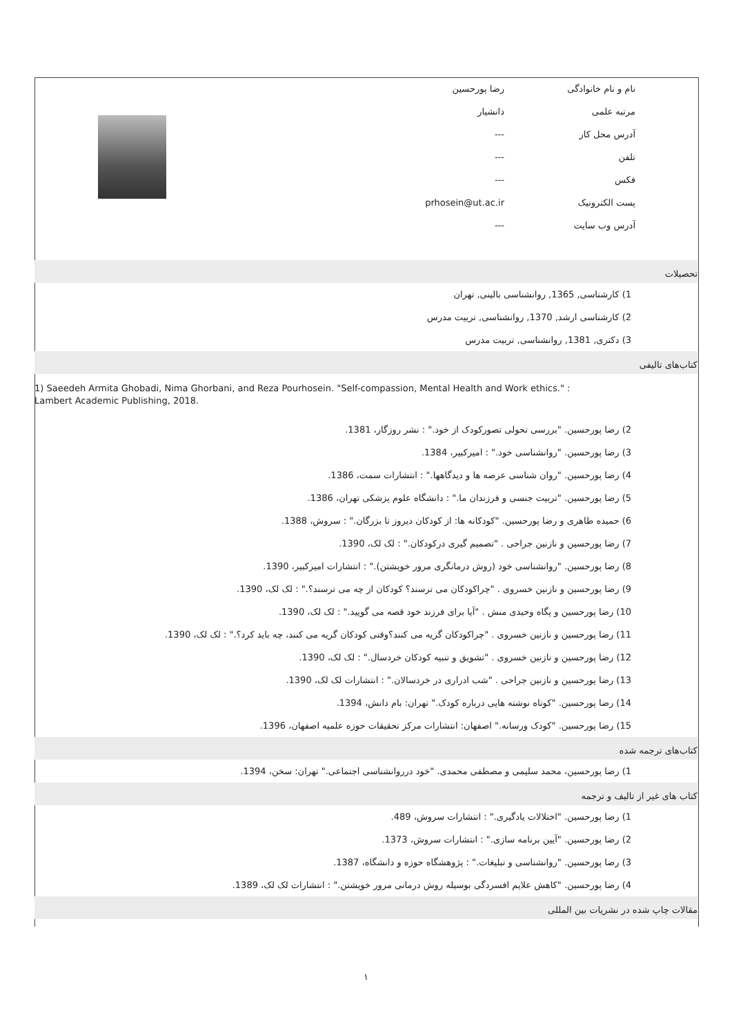| نام و نام خانوادگی | رضا پورحسین | |
| مرتبه علمی | دانشیار | |
| آدرس محل کار | --- | |
| تلفن | --- | |
| فکس | --- | |
| پست الکترونیک | prhosein@ut.ac.ir | |
| آدرس وب سایت | --- | |
تحصیلات
1) کارشناسی, 1365, روانشناسی بالینی, تهران
2) کارشناسی ارشد, 1370, روانشناسی, تربیت مدرس
3) دکتری, 1381, روانشناسی, تربیت مدرس
کتاب‌های تالیفی
1) Saeedeh Armita Ghobadi, Nima Ghorbani, and Reza Pourhosein. "Self-compassion, Mental Health and Work ethics." : Lambert Academic Publishing, 2018.
2) رضا پورحسین. "بررسی تحولی تصورکودک از خود." : نشر روزگار، 1381.
3) رضا پورحسین. "روانشناسی خود." : امیرکبیر، 1384.
4) رضا پورحسین. "روان شناسی عرصه ها و دیدگاهها." : انتشارات سمت، 1386.
5) رضا پورحسین. "تربیت جنسی و فرزندان ما." : دانشگاه علوم پزشکی تهران، 1386.
6) حمیده طاهری و رضا پورحسین. "کودکانه ها: از کودکان دیروز تا بزرگان." : سروش، 1388.
7) رضا پورحسین و نازنین جراحی . "تصمیم گیری درکودکان." : لک لک، 1390.
8) رضا پورحسین. "روانشناسی خود (روش درمانگری مرور خویشتن)." : انتشارات امیرکبیر، 1390.
9) رضا پورحسین و نازنین خسروی . "چراکودکان می ترسند؟ کودکان از چه می ترسند؟." : لک لک، 1390.
10) رضا پورحسین و پگاه وحیدی منش . "آیا برای فرزند خود قصه می گویید." : لک لک، 1390.
11) رضا پورحسین و نازنین خسروی . "چراکودکان گریه می کنند؟وقتی کودکان گریه می کنند، چه باید کرد؟." : لک لک، 1390.
12) رضا پورحسین و نازنین خسروی . "تشویق و تنبیه کودکان خردسال." : لک لک، 1390.
13) رضا پورحسین و نازنین جراحی . "شب ادراری در خردسالان." : انتشارات لک لک، 1390.
14) رضا پورحسین. "کوتاه نوشته هایی درباره کودک." تهران: بام دانش، 1394.
15) رضا پورحسین. "کودک ورسانه." اصفهان: انتشارات مرکز تحقیقات حوزه علمیه اصفهان، 1396.
کتاب‌های ترجمه شده
1) رضا پورحسین، محمد سلیمی و مصطفی محمدی. "خود درروانشناسی اجتماعی." تهران: سخن، 1394.
کتاب های غیر از تالیف و ترجمه
1) رضا پورحسین. "اختلالات یادگیری." : انتشارات سروش، 489.
2) رضا پورحسین. "آیین برنامه سازی." : انتشارات سروش، 1373.
3) رضا پورحسین. "روانشناسی و تبلیغات." : پژوهشگاه حوزه و دانشگاه، 1387.
4) رضا پورحسین. "کاهش علایم افسردگی بوسیله روش درمانی مرور خویشتن." : انتشارات لک لک، 1389.
مقالات چاپ شده در نشریات بین المللی
۱